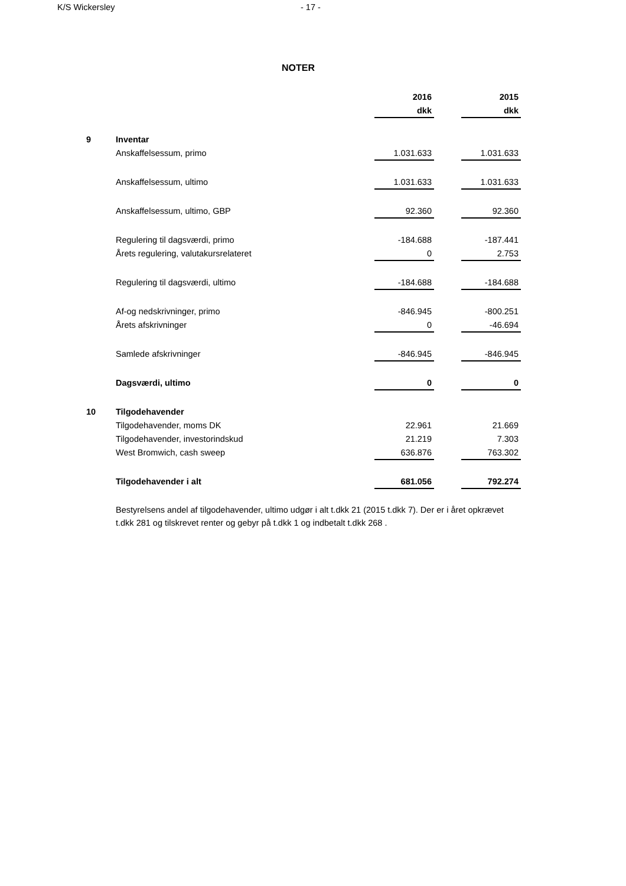K/S Wickersley - 17 -
NOTER
| | | 2016 | | 2015 |
| | | dkk | | dkk |
| 9 | Inventar | | | |
| | Anskaffelsessum, primo | 1.031.633 | | 1.031.633 |
| | Anskaffelsessum, ultimo | 1.031.633 | | 1.031.633 |
| | Anskaffelsessum, ultimo, GBP | 92.360 | | 92.360 |
| | Regulering til dagsværdi, primo | -184.688 | | -187.441 |
| | Årets regulering, valutakursrelateret | 0 | | 2.753 |
| | Regulering til dagsværdi, ultimo | -184.688 | | -184.688 |
| | Af-og nedskrivninger, primo | -846.945 | | -800.251 |
| | Årets afskrivninger | 0 | | -46.694 |
| | Samlede afskrivninger | -846.945 | | -846.945 |
| | Dagsværdi, ultimo | 0 | | 0 |
| 10 | Tilgodehavender | | | |
| | Tilgodehavender, moms DK | 22.961 | | 21.669 |
| | Tilgodehavender, investorindskud | 21.219 | | 7.303 |
| | West Bromwich, cash sweep | 636.876 | | 763.302 |
| | Tilgodehavender i alt | 681.056 | | 792.274 |
Bestyrelsens andel af tilgodehavender, ultimo udgør i alt t.dkk 21 (2015 t.dkk 7). Der er i året opkrævet t.dkk 281 og tilskrevet renter og gebyr på t.dkk 1 og indbetalt t.dkk 268 .